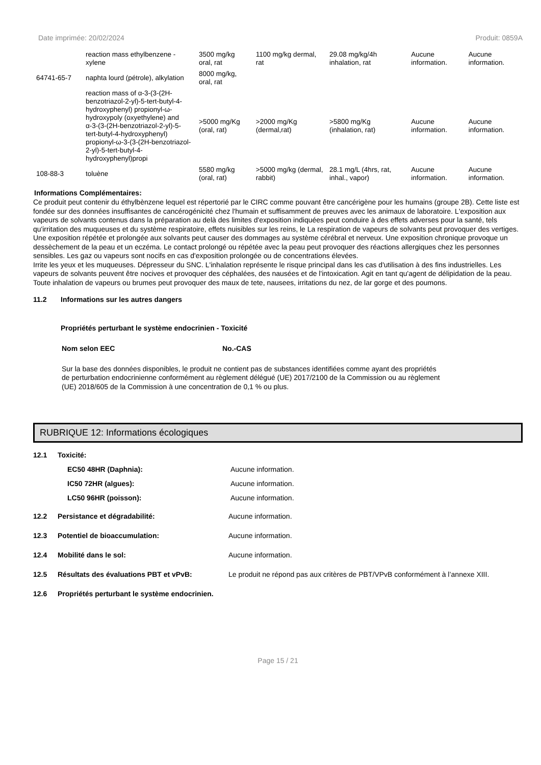Date imprimée: 20/02/2024 Produit: 0859A
| | reaction mass ethylbenzene - xylene | 3500 mg/kg oral, rat | 1100 mg/kg dermal, rat | 29.08 mg/kg/4h inhalation, rat | Aucune information. | Aucune information. |
| 64741-65-7 | naphta lourd (pétrole), alkylation | 8000 mg/kg, oral, rat | | | | |
| | reaction mass of α-3-(3-(2H-benzotriazol-2-yl)-5-tert-butyl-4-hydroxyphenyl) propionyl-ω-hydroxypoly (oxyethylene) and α-3-(3-(2H-benzotriazol-2-yl)-5-tert-butyl-4-hydroxyphenyl) propionyl-ω-3-(3-(2H-benzotriazol-2-yl)-5-tert-butyl-4-hydroxyphenyl)propi | >5000 mg/Kg (oral, rat) | >2000 mg/Kg (dermal,rat) | >5800 mg/Kg (inhalation, rat) | Aucune information. | Aucune information. |
| 108-88-3 | toluène | 5580 mg/kg (oral, rat) | >5000 mg/kg (dermal, rabbit) | 28.1 mg/L (4hrs, rat, inhal., vapor) | Aucune information. | Aucune information. |
Informations Complémentaires:
Ce produit peut contenir du éthylbènzene lequel est répertorié par le CIRC comme pouvant être cancérigène pour les humains (groupe 2B). Cette liste est fondée sur des données insuffisantes de cancérogénicité chez l'humain et suffisamment de preuves avec les animaux de laboratoire. L'exposition aux vapeurs de solvants contenus dans la préparation au delà des limites d'exposition indiquées peut conduire à des effets adverses pour la santé, tels qu'irritation des muqueuses et du système respiratoire, effets nuisibles sur les reins, le La respiration de vapeurs de solvants peut provoquer des vertiges. Une exposition répétée et prolongée aux solvants peut causer des dommages au système cérébral et nerveux. Une exposition chronique provoque un dessèchement de la peau et un eczéma. Le contact prolongé ou répétée avec la peau peut provoquer des réactions allergiques chez les personnes sensibles. Les gaz ou vapeurs sont nocifs en cas d'exposition prolongée ou de concentrations élevées.
Irrite les yeux et les muqueuses. Dépresseur du SNC. L'inhalation représente le risque principal dans les cas d'utilisation à des fins industrielles. Les vapeurs de solvants peuvent être nocives et provoquer des céphalées, des nausées et de l'intoxication. Agit en tant qu'agent de délipidation de la peau. Toute inhalation de vapeurs ou brumes peut provoquer des maux de tete, nausees, irritations du nez, de lar gorge et des poumons.
11.2 Informations sur les autres dangers
Propriétés perturbant le système endocrinien - Toxicité
Nom selon EEC No.-CAS
Sur la base des données disponibles, le produit ne contient pas de substances identifiées comme ayant des propriétés de perturbation endocrinienne conformément au règlement délégué (UE) 2017/2100 de la Commission ou au règlement (UE) 2018/605 de la Commission à une concentration de 0,1 % ou plus.
RUBRIQUE 12: Informations écologiques
12.1 Toxicité:
EC50 48HR (Daphnia): Aucune information.
IC50 72HR (algues): Aucune information.
LC50 96HR (poisson): Aucune information.
12.2 Persistance et dégradabilité: Aucune information.
12.3 Potentiel de bioaccumulation: Aucune information.
12.4 Mobilité dans le sol: Aucune information.
12.5 Résultats des évaluations PBT et vPvB: Le produit ne répond pas aux critères de PBT/VPvB conformément à l’annexe XIII.
12.6 Propriétés perturbant le système endocrinien.
Page 15 / 21